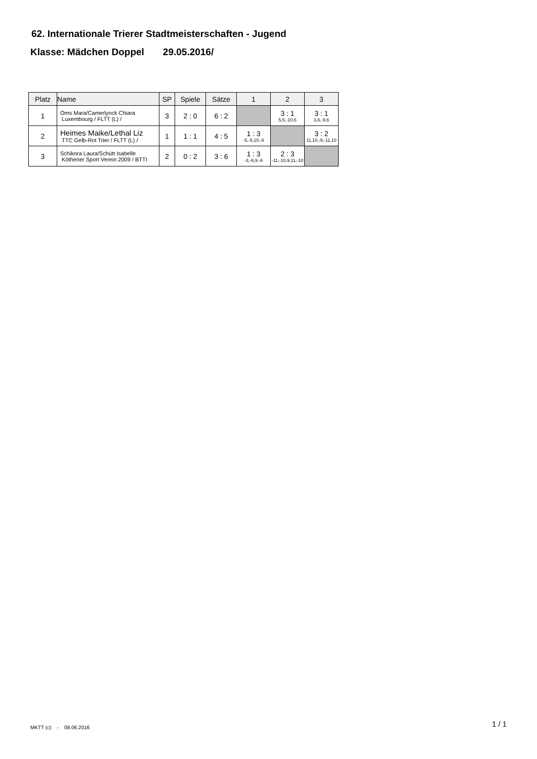62. Internationale Trierer Stadtmeisterschaften - Jugend
Klasse: Mädchen Doppel 29.05.2016/
| Platz | Name | SP | Spiele | Sätze | 1 | 2 | 3 |
| --- | --- | --- | --- | --- | --- | --- | --- |
| 1 | Oms Mara/Camerlynck Chiara Luxembourg / FLTT (L) / | 3 | 2 : 0 | 6 : 2 | | 3 : 1 5,5,-10,6 | 3 : 1 3,6,-9,6 |
| 2 | Heimes Maike/Lethal Liz TTC Gelb-Rot Trier / FLTT (L) / | 1 | 1 : 1 | 4 : 5 | 1 : 3 -5,-5,10,-6 | | 3 : 2 11,10,-9,-11,10 |
| 3 | Schikora Laura/Schütt Isabelle Köthener Sport Verein 2009 / BTTI | 2 | 0 : 2 | 3 : 6 | 1 : 3 -3,-6,9,-6 | 2 : 3 -11,-10,9,11,-10 | |
MKTT (c) - 08.06.2016 1 / 1